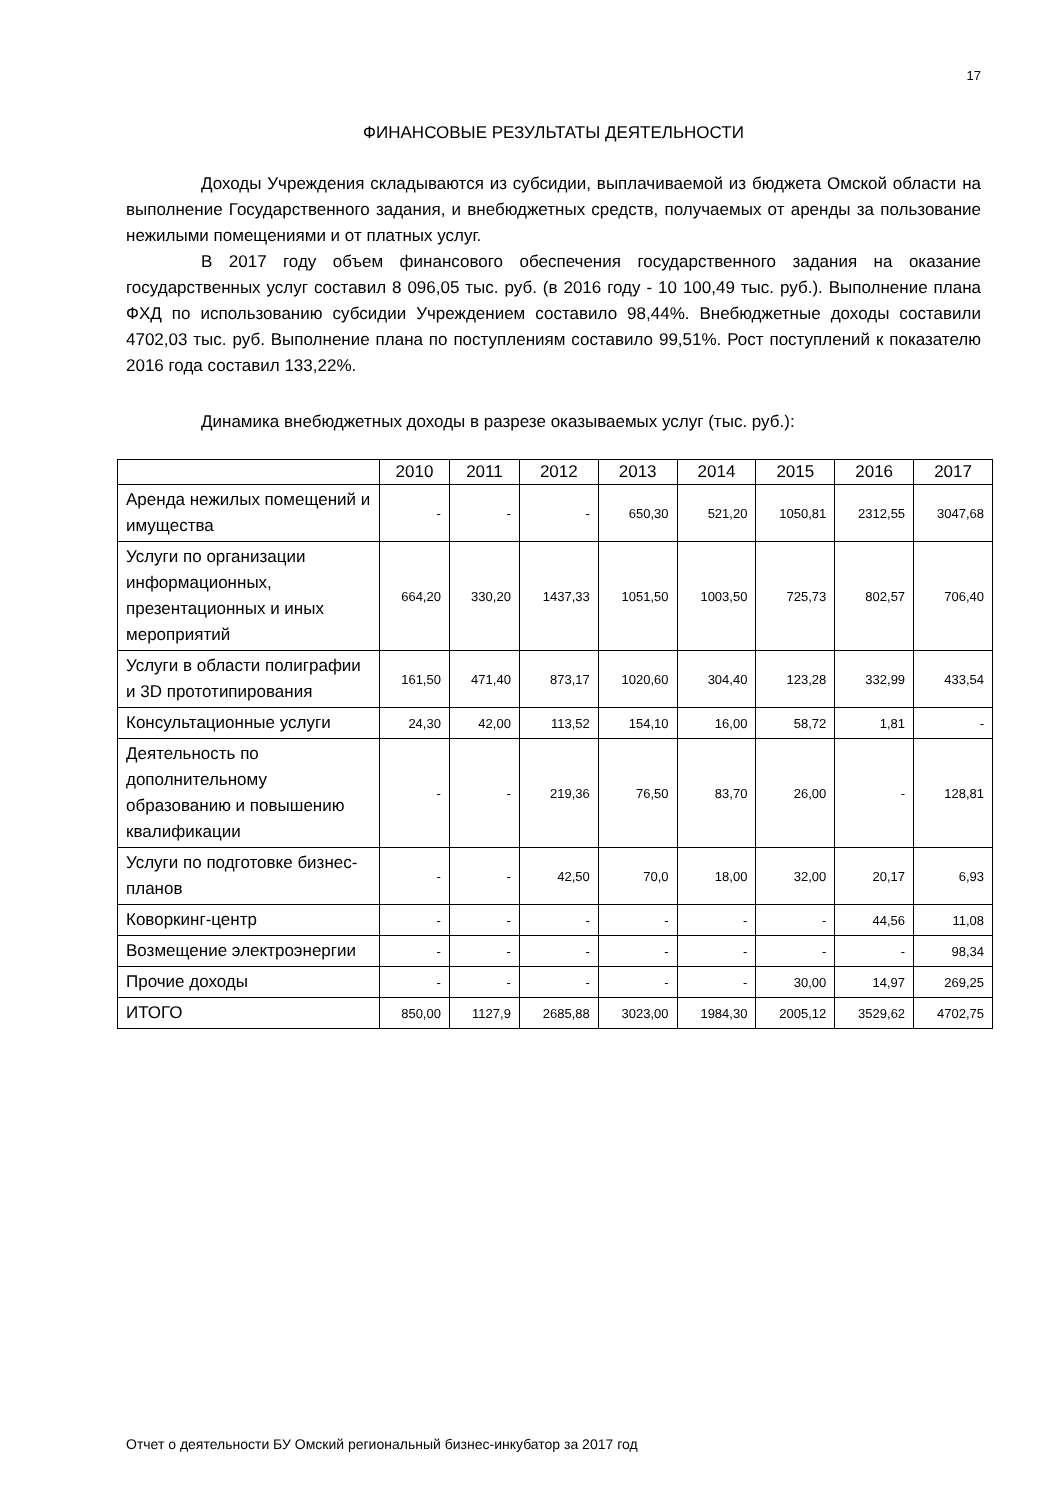17
ФИНАНСОВЫЕ РЕЗУЛЬТАТЫ ДЕЯТЕЛЬНОСТИ
Доходы Учреждения складываются из субсидии, выплачиваемой из бюджета Омской области на выполнение Государственного задания, и внебюджетных средств, получаемых от аренды за пользование нежилыми помещениями и от платных услуг.
В 2017 году объем финансового обеспечения государственного задания на оказание государственных услуг составил 8 096,05 тыс. руб. (в 2016 году - 10 100,49 тыс. руб.). Выполнение плана ФХД по использованию субсидии Учреждением составило 98,44%. Внебюджетные доходы составили 4702,03 тыс. руб. Выполнение плана по поступлениям составило 99,51%. Рост поступлений к показателю 2016 года составил 133,22%.
Динамика внебюджетных доходы в разрезе оказываемых услуг (тыс. руб.):
| | 2010 | 2011 | 2012 | 2013 | 2014 | 2015 | 2016 | 2017 |
| --- | --- | --- | --- | --- | --- | --- | --- | --- |
| Аренда нежилых помещений и имущества | - | - | - | 650,30 | 521,20 | 1050,81 | 2312,55 | 3047,68 |
| Услуги по организации информационных, презентационных и иных мероприятий | 664,20 | 330,20 | 1437,33 | 1051,50 | 1003,50 | 725,73 | 802,57 | 706,40 |
| Услуги в области полиграфии и 3D прототипирования | 161,50 | 471,40 | 873,17 | 1020,60 | 304,40 | 123,28 | 332,99 | 433,54 |
| Консультационные услуги | 24,30 | 42,00 | 113,52 | 154,10 | 16,00 | 58,72 | 1,81 | - |
| Деятельность по дополнительному образованию и повышению квалификации | - | - | 219,36 | 76,50 | 83,70 | 26,00 | - | 128,81 |
| Услуги по подготовке бизнес-планов | - | - | 42,50 | 70,0 | 18,00 | 32,00 | 20,17 | 6,93 |
| Коворкинг-центр | - | - | - | - | - | - | 44,56 | 11,08 |
| Возмещение электроэнергии | - | - | - | - | - | - | - | 98,34 |
| Прочие доходы | - | - | - | - | - | 30,00 | 14,97 | 269,25 |
| ИТОГО | 850,00 | 1127,9 | 2685,88 | 3023,00 | 1984,30 | 2005,12 | 3529,62 | 4702,75 |
Отчет о деятельности БУ Омский региональный бизнес-инкубатор за 2017 год